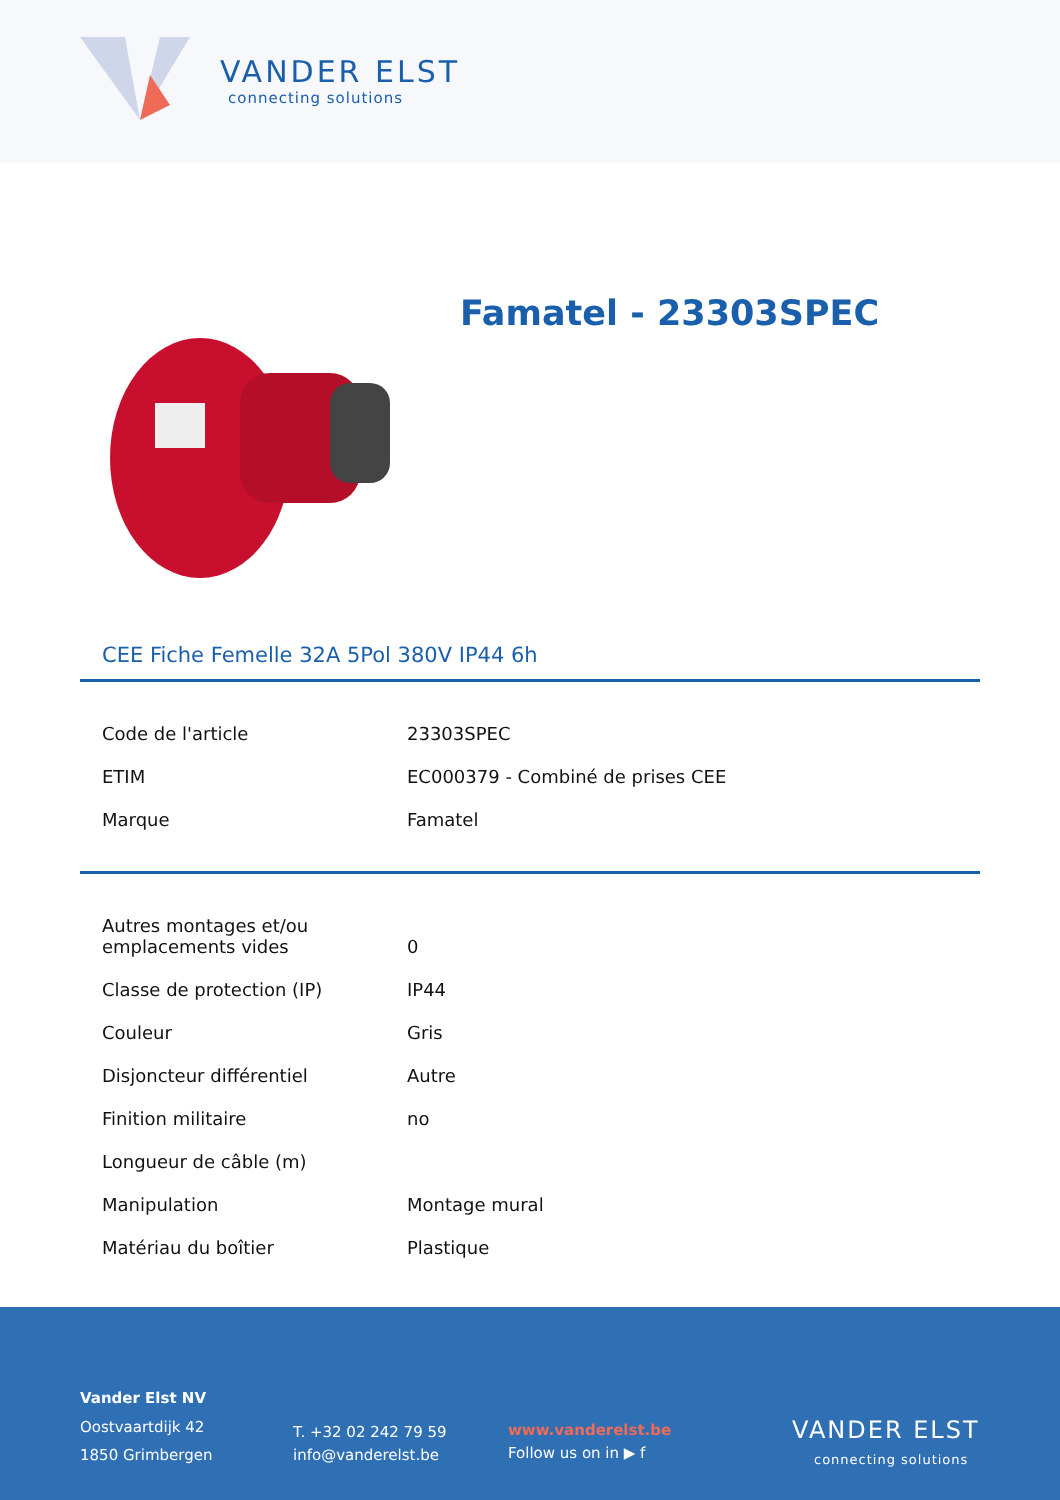VANDER ELST
connecting solutions
Famatel - 23303SPEC
CEE Fiche Femelle 32A 5Pol 380V IP44 6h
| Code de l'article | 23303SPEC |
| ETIM | EC000379 - Combiné de prises CEE |
| Marque | Famatel |
| Autres montages et/ou emplacements vides | 0 |
| Classe de protection (IP) | IP44 |
| Couleur | Gris |
| Disjoncteur différentiel | Autre |
| Finition militaire | no |
| Longueur de câble (m) | |
| Manipulation | Montage mural |
| Matériau du boîtier | Plastique |
Vander Elst NV
Oostvaartdijk 42
1850 Grimbergen
T. +32 02 242 79 59
info@vanderelst.be
www.vanderelst.be
Follow us on in ▶ f
VANDER ELST
connecting solutions